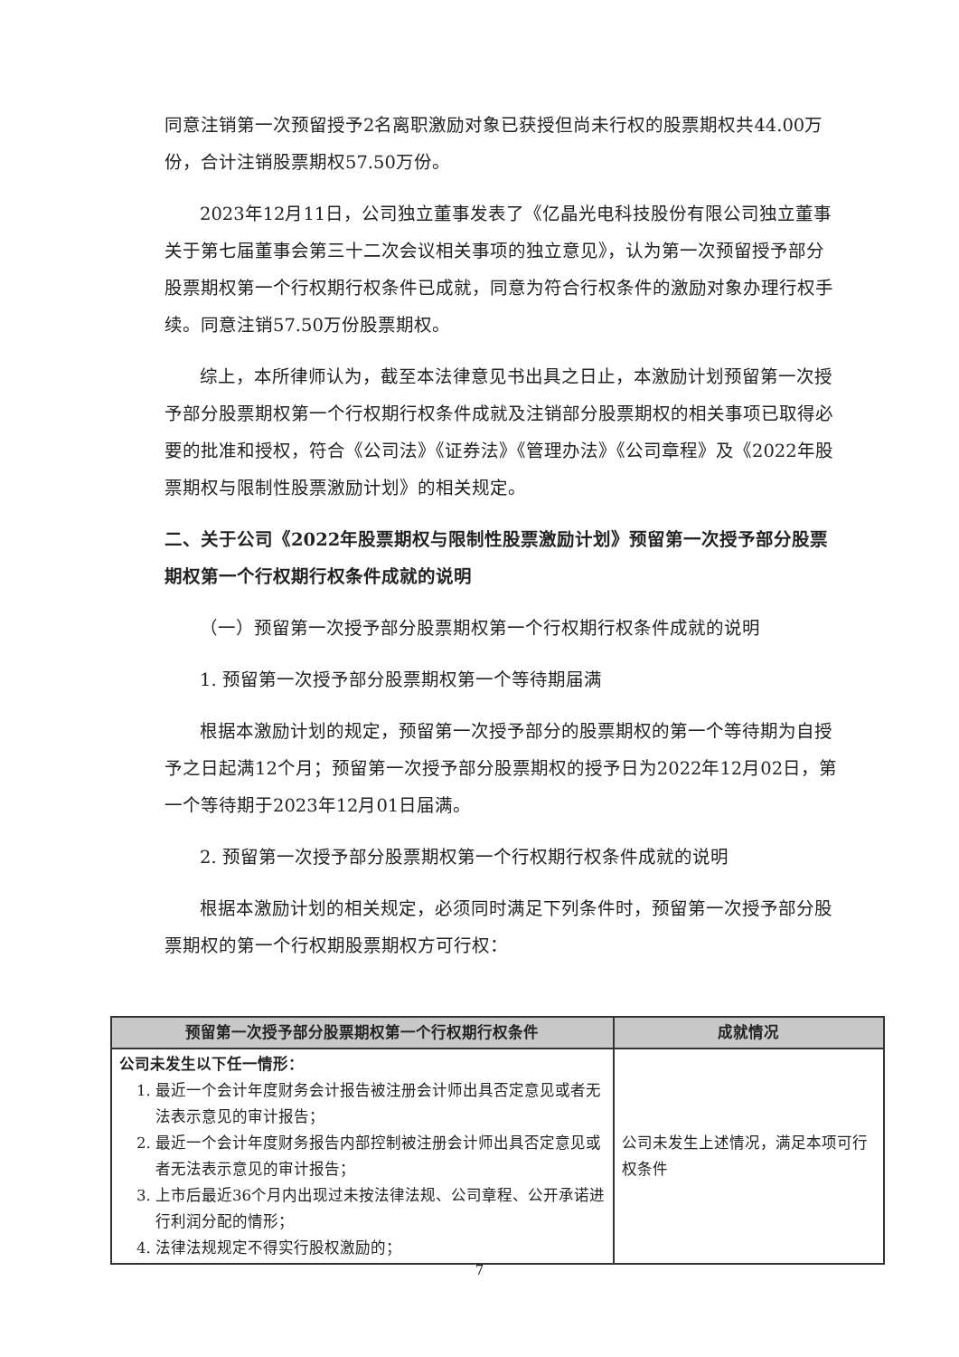同意注销第一次预留授予2名离职激励对象已获授但尚未行权的股票期权共44.00万份，合计注销股票期权57.50万份。
2023年12月11日，公司独立董事发表了《亿晶光电科技股份有限公司独立董事关于第七届董事会第三十二次会议相关事项的独立意见》，认为第一次预留授予部分股票期权第一个行权期行权条件已成就，同意为符合行权条件的激励对象办理行权手续。同意注销57.50万份股票期权。
综上，本所律师认为，截至本法律意见书出具之日止，本激励计划预留第一次授予部分股票期权第一个行权期行权条件成就及注销部分股票期权的相关事项已取得必要的批准和授权，符合《公司法》《证券法》《管理办法》《公司章程》及《2022年股票期权与限制性股票激励计划》的相关规定。
二、关于公司《2022年股票期权与限制性股票激励计划》预留第一次授予部分股票期权第一个行权期行权条件成就的说明
（一）预留第一次授予部分股票期权第一个行权期行权条件成就的说明
1. 预留第一次授予部分股票期权第一个等待期届满
根据本激励计划的规定，预留第一次授予部分的股票期权的第一个等待期为自授予之日起满12个月；预留第一次授予部分股票期权的授予日为2022年12月02日，第一个等待期于2023年12月01日届满。
2. 预留第一次授予部分股票期权第一个行权期行权条件成就的说明
根据本激励计划的相关规定，必须同时满足下列条件时，预留第一次授予部分股票期权的第一个行权期股票期权方可行权：
| 预留第一次授予部分股票期权第一个行权期行权条件 | 成就情况 |
| --- | --- |
| 公司未发生以下任一情形： 1. 最近一个会计年度财务会计报告被注册会计师出具否定意见或者无法表示意见的审计报告； 2. 最近一个会计年度财务报告内部控制被注册会计师出具否定意见或者无法表示意见的审计报告； 3. 上市后最近36个月内出现过未按法律法规、公司章程、公开承诺进行利润分配的情形； 4. 法律法规规定不得实行股权激励的； | 公司未发生上述情况，满足本项可行权条件 |
7